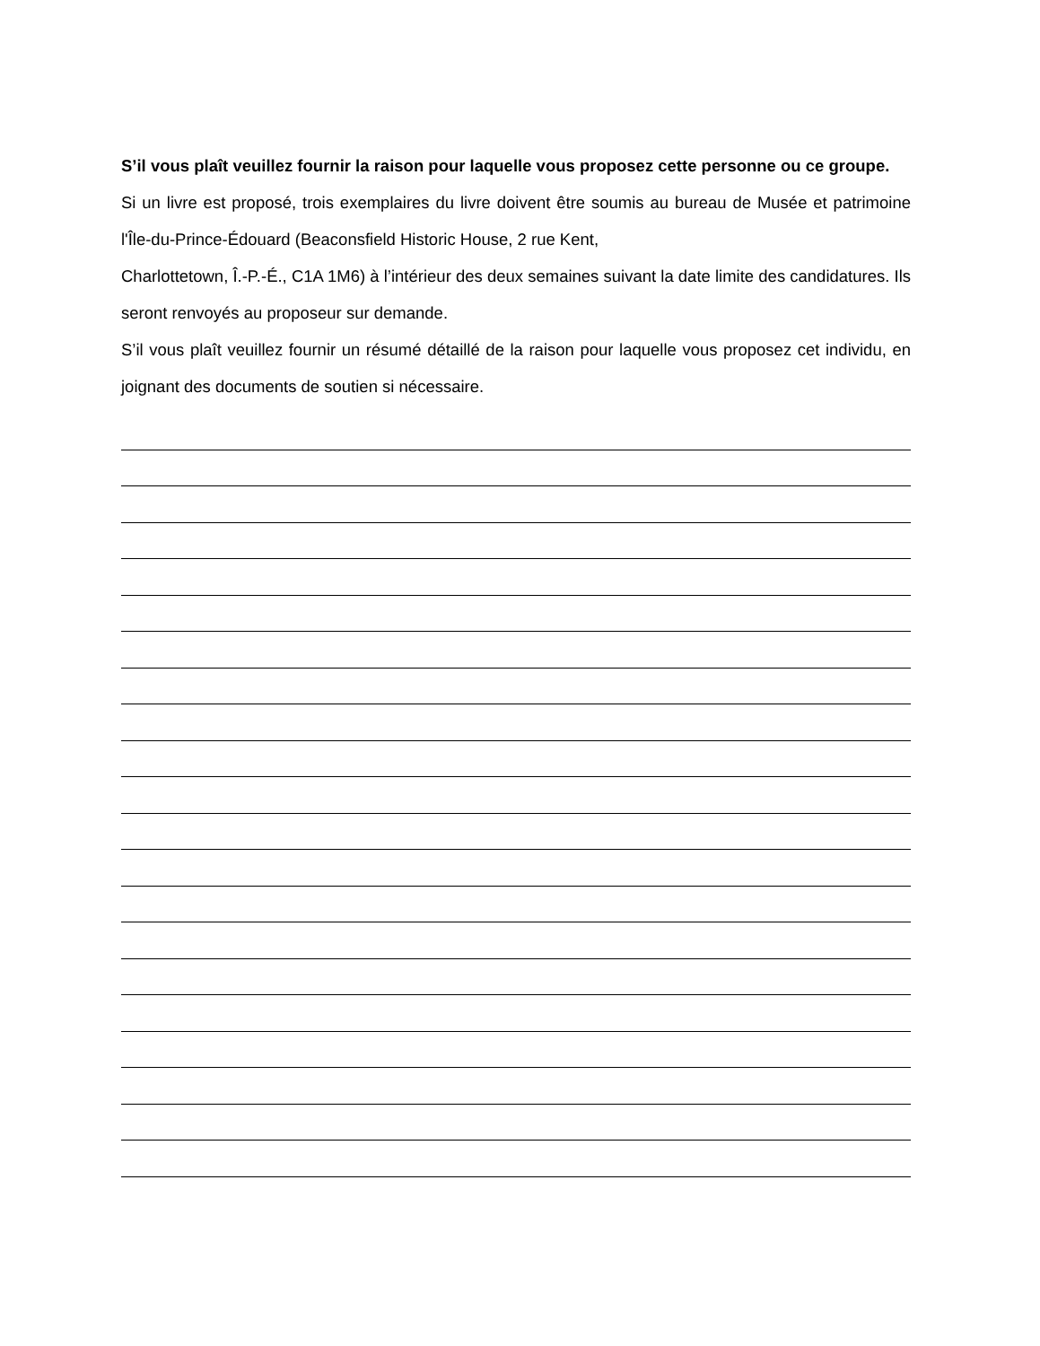S’il vous plaît veuillez fournir la raison pour laquelle vous proposez cette personne ou ce groupe.
Si un livre est proposé, trois exemplaires du livre doivent être soumis au bureau de Musée et patrimoine l'Île-du-Prince-Édouard (Beaconsfield Historic House, 2 rue Kent,
Charlottetown, Î.-P.-É., C1A 1M6) à l’intérieur des deux semaines suivant la date limite des candidatures. Ils seront renvoyés au proposeur sur demande.
S’il vous plaît veuillez fournir un résumé détaillé de la raison pour laquelle vous proposez cet individu, en joignant des documents de soutien si nécessaire.